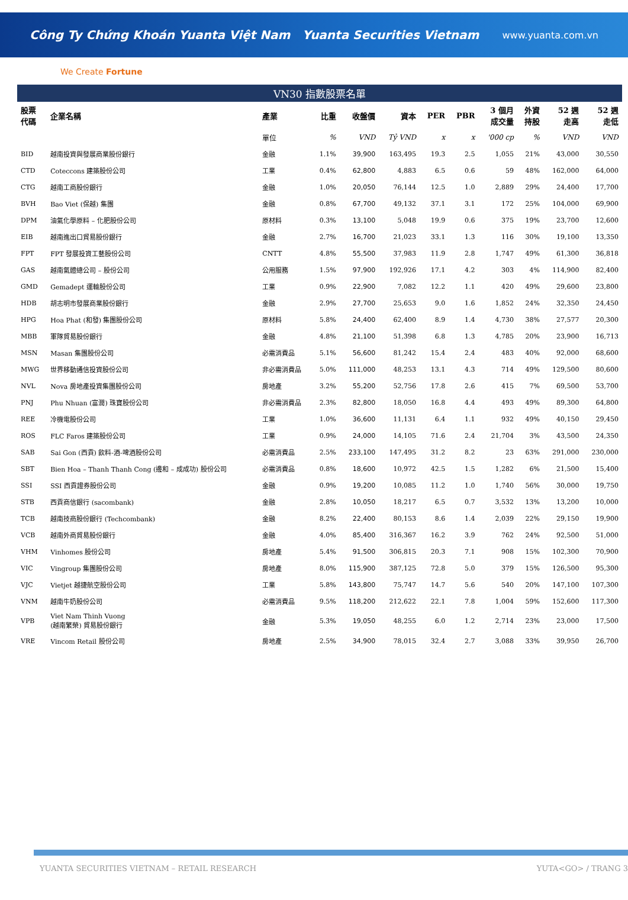Công Ty Chứng Khoán Yuanta Việt Nam Yuanta Securities Vietnam www.yuanta.com.vn
We Create Fortune
VN30 指數股票名單
| 股票 代碼 | 企業名稱 | 產業 | 比重 | 收盤價 | 資本 | PER | PBR | 3 個月 成交量 | 外資 持股 | 52 週 走高 | 52 週 走低 |
| --- | --- | --- | --- | --- | --- | --- | --- | --- | --- | --- | --- |
| | | 單位 | % | VND | Tỷ VND | x | x | '000 cp | % | VND | VND |
| BID | 越南投資與發展商業股份銀行 | 金融 | 1.1% | 39,900 | 163,495 | 19.3 | 2.5 | 1,055 | 21% | 43,000 | 30,550 |
| CTD | Coteccons 建築股份公司 | 工業 | 0.4% | 62,800 | 4,883 | 6.5 | 0.6 | 59 | 48% | 162,000 | 64,000 |
| CTG | 越南工商股份銀行 | 金融 | 1.0% | 20,050 | 76,144 | 12.5 | 1.0 | 2,889 | 29% | 24,400 | 17,700 |
| BVH | Bao Viet (保越) 集團 | 金融 | 0.8% | 67,700 | 49,132 | 37.1 | 3.1 | 172 | 25% | 104,000 | 69,900 |
| DPM | 油氣化學原料 – 化肥股份公司 | 原材料 | 0.3% | 13,100 | 5,048 | 19.9 | 0.6 | 375 | 19% | 23,700 | 12,600 |
| EIB | 越南進出口貿易股份銀行 | 金融 | 2.7% | 16,700 | 21,023 | 33.1 | 1.3 | 116 | 30% | 19,100 | 13,350 |
| FPT | FPT 發展投資工藝股份公司 | CNTT | 4.8% | 55,500 | 37,983 | 11.9 | 2.8 | 1,747 | 49% | 61,300 | 36,818 |
| GAS | 越南氣體總公司 – 股份公司 | 公用服務 | 1.5% | 97,900 | 192,926 | 17.1 | 4.2 | 303 | 4% | 114,900 | 82,400 |
| GMD | Gemadept 運輸股份公司 | 工業 | 0.9% | 22,900 | 7,082 | 12.2 | 1.1 | 420 | 49% | 29,600 | 23,800 |
| HDB | 胡志明市發展商業股份銀行 | 金融 | 2.9% | 27,700 | 25,653 | 9.0 | 1.6 | 1,852 | 24% | 32,350 | 24,450 |
| HPG | Hoa Phat (和發) 集團股份公司 | 原材料 | 5.8% | 24,400 | 62,400 | 8.9 | 1.4 | 4,730 | 38% | 27,577 | 20,300 |
| MBB | 軍隊貿易股份銀行 | 金融 | 4.8% | 21,100 | 51,398 | 6.8 | 1.3 | 4,785 | 20% | 23,900 | 16,713 |
| MSN | Masan 集團股份公司 | 必需消費品 | 5.1% | 56,600 | 81,242 | 15.4 | 2.4 | 483 | 40% | 92,000 | 68,600 |
| MWG | 世界移動通信投資股份公司 | 非必需消費品 | 5.0% | 111,000 | 48,253 | 13.1 | 4.3 | 714 | 49% | 129,500 | 80,600 |
| NVL | Nova 房地產投資集團股份公司 | 房地產 | 3.2% | 55,200 | 52,756 | 17.8 | 2.6 | 415 | 7% | 69,500 | 53,700 |
| PNJ | Phu Nhuan (富潤) 珠寶股份公司 | 非必需消費品 | 2.3% | 82,800 | 18,050 | 16.8 | 4.4 | 493 | 49% | 89,300 | 64,800 |
| REE | 冷機電股份公司 | 工業 | 1.0% | 36,600 | 11,131 | 6.4 | 1.1 | 932 | 49% | 40,150 | 29,450 |
| ROS | FLC Faros 建築股份公司 | 工業 | 0.9% | 24,000 | 14,105 | 71.6 | 2.4 | 21,704 | 3% | 43,500 | 24,350 |
| SAB | Sai Gon (西貢) 飲料-酒-啤酒股份公司 | 必需消費品 | 2.5% | 233,100 | 147,495 | 31.2 | 8.2 | 23 | 63% | 291,000 | 230,000 |
| SBT | Bien Hoa – Thanh Thanh Cong (邊和 – 成成功) 股份公司 | 必需消費品 | 0.8% | 18,600 | 10,972 | 42.5 | 1.5 | 1,282 | 6% | 21,500 | 15,400 |
| SSI | SSI 西貢證券股份公司 | 金融 | 0.9% | 19,200 | 10,085 | 11.2 | 1.0 | 1,740 | 56% | 30,000 | 19,750 |
| STB | 西貢商信銀行 (sacombank) | 金融 | 2.8% | 10,050 | 18,217 | 6.5 | 0.7 | 3,532 | 13% | 13,200 | 10,000 |
| TCB | 越南技商股份銀行 (Techcombank) | 金融 | 8.2% | 22,400 | 80,153 | 8.6 | 1.4 | 2,039 | 22% | 29,150 | 19,900 |
| VCB | 越南外商貿易股份銀行 | 金融 | 4.0% | 85,400 | 316,367 | 16.2 | 3.9 | 762 | 24% | 92,500 | 51,000 |
| VHM | Vinhomes 股份公司 | 房地產 | 5.4% | 91,500 | 306,815 | 20.3 | 7.1 | 908 | 15% | 102,300 | 70,900 |
| VIC | Vingroup 集團股份公司 | 房地產 | 8.0% | 115,900 | 387,125 | 72.8 | 5.0 | 379 | 15% | 126,500 | 95,300 |
| VJC | Vietjet 越捷航空股份公司 | 工業 | 5.8% | 143,800 | 75,747 | 14.7 | 5.6 | 540 | 20% | 147,100 | 107,300 |
| VNM | 越南牛奶股份公司 | 必需消費品 | 9.5% | 118,200 | 212,622 | 22.1 | 7.8 | 1,004 | 59% | 152,600 | 117,300 |
| VPB | Viet Nam Thinh Vuong (越南繁榮) 貿易股份銀行 | 金融 | 5.3% | 19,050 | 48,255 | 6.0 | 1.2 | 2,714 | 23% | 23,000 | 17,500 |
| VRE | Vincom Retail 股份公司 | 房地產 | 2.5% | 34,900 | 78,015 | 32.4 | 2.7 | 3,088 | 33% | 39,950 | 26,700 |
YUANTA SECURITIES VIETNAM – RETAIL RESEARCH YUTA<GO> / TRANG 3